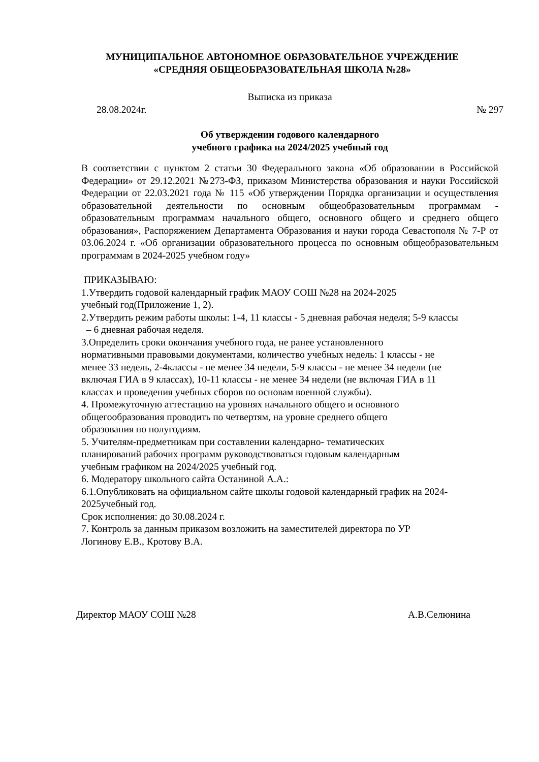МУНИЦИПАЛЬНОЕ АВТОНОМНОЕ ОБРАЗОВАТЕЛЬНОЕ УЧРЕЖДЕНИЕ
«СРЕДНЯЯ ОБЩЕОБРАЗОВАТЕЛЬНАЯ ШКОЛА №28»
Выписка из приказа
28.08.2024г. № 297
Об утверждении годового календарного
учебного графика на 2024/2025 учебный год
В соответствии с пунктом 2 статьи 30 Федерального закона «Об образовании в Российской Федерации» от 29.12.2021 №273-ФЗ, приказом Министерства образования и науки Российской Федерации от 22.03.2021 года № 115 «Об утверждении Порядка организации и осуществления образовательной деятельности по основным общеобразовательным программам - образовательным программам начального общего, основного общего и среднего общего образования», Распоряжением Департамента Образования и науки города Севастополя № 7-Р от 03.06.2024 г. «Об организации образовательного процесса по основным общеобразовательным программам в 2024-2025 учебном году»
ПРИКАЗЫВАЮ:
1.Утвердить годовой календарный график МАОУ СОШ №28 на 2024-2025
учебный год(Приложение 1, 2).
2.Утвердить режим работы школы: 1-4, 11 классы - 5 дневная рабочая неделя; 5-9 классы
– 6 дневная рабочая неделя.
3.Определить сроки окончания учебного года, не ранее установленного
нормативными правовыми документами, количество учебных недель: 1 классы - не
менее 33 недель, 2-4классы - не менее 34 недели, 5-9 классы - не менее 34 недели (не
включая ГИА в 9 классах), 10-11 классы - не менее 34 недели (не включая ГИА в 11
классах и проведения учебных сборов по основам военной службы).
4. Промежуточную аттестацию на уровнях начального общего и основного
общегообразования проводить по четвертям, на уровне среднего общего
образования по полугодиям.
5. Учителям-предметникам при составлении календарно- тематических
планирований рабочих программ руководствоваться годовым календарным
учебным графиком на 2024/2025 учебный год.
6. Модератору школьного сайта Останиной А.А.:
6.1.Опубликовать на официальном сайте школы годовой календарный график на 2024-
2025учебный год.
Срок исполнения: до 30.08.2024 г.
7. Контроль за данным приказом возложить на заместителей директора по УР
Логинову Е.В., Кротову В.А.
Директор МАОУ СОШ №28 А.В.Селюнина